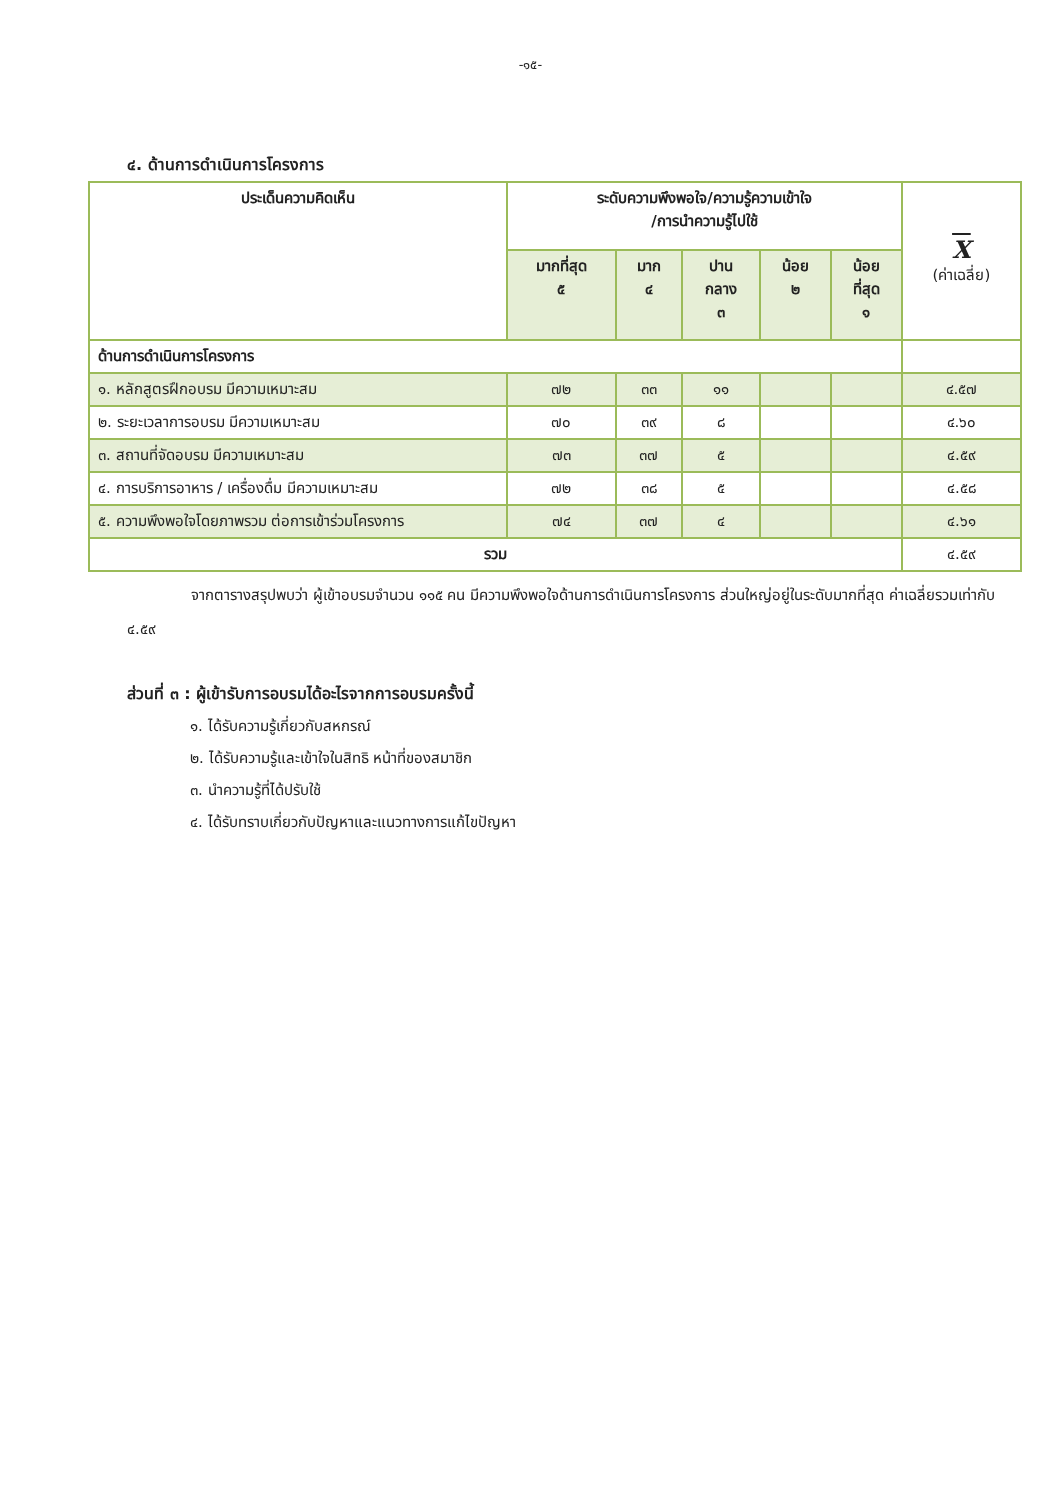-๑๕-
๔. ด้านการดำเนินการโครงการ
| ประเด็นความคิดเห็น | ระดับความพึงพอใจ/ความรู้ความเข้าใจ /การนำความรู้ไปใช้ | | | | | X (ค่าเฉลี่ย) |
| --- | --- | --- | --- | --- | --- | --- |
| | มากที่สุด ๕ | มาก ๔ | ปาน กลาง ๓ | น้อย ๒ | น้อย ที่สุด ๑ | |
| ด้านการดำเนินการโครงการ | | | | | | |
| ๑. หลักสูตรฝึกอบรม มีความเหมาะสม | ๗๒ | ๓๓ | ๑๑ | | | ๔.๕๗ |
| ๒. ระยะเวลาการอบรม มีความเหมาะสม | ๗๐ | ๓๙ | ๘ | | | ๔.๖๐ |
| ๓. สถานที่จัดอบรม มีความเหมาะสม | ๗๓ | ๓๗ | ๕ | | | ๔.๕๙ |
| ๔. การบริการอาหาร / เครื่องดื่ม มีความเหมาะสม | ๗๒ | ๓๘ | ๕ | | | ๔.๕๘ |
| ๕. ความพึงพอใจโดยภาพรวม ต่อการเข้าร่วมโครงการ | ๗๔ | ๓๗ | ๔ | | | ๔.๖๑ |
| รวม | | | | | | ๔.๕๙ |
จากตารางสรุปพบว่า ผู้เข้าอบรมจำนวน ๑๑๕ คน มีความพึงพอใจด้านการดำเนินการโครงการ ส่วนใหญ่อยู่ในระดับมากที่สุด ค่าเฉลี่ยรวมเท่ากับ ๔.๕๙
ส่วนที่ ๓ : ผู้เข้ารับการอบรมได้อะไรจากการอบรมครั้งนี้
๑. ได้รับความรู้เกี่ยวกับสหกรณ์
๒. ได้รับความรู้และเข้าใจในสิทธิ หน้าที่ของสมาชิก
๓. นำความรู้ที่ได้ปรับใช้
๔. ได้รับทราบเกี่ยวกับปัญหาและแนวทางการแก้ไขปัญหา